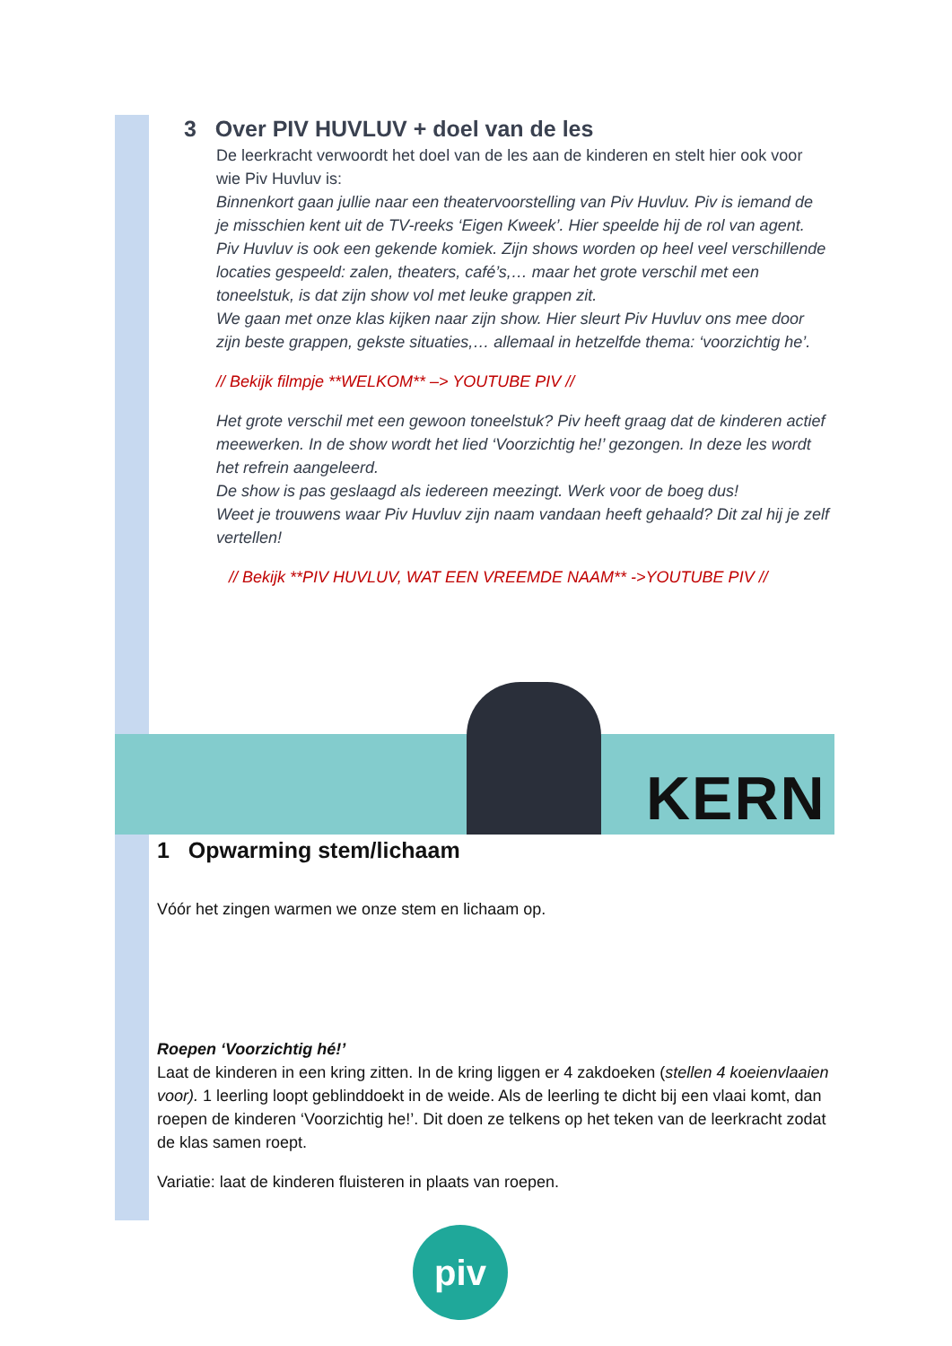KERN
3 Over PIV HUVLUV + doel van de les
De leerkracht verwoordt het doel van de les aan de kinderen en stelt hier ook voor wie Piv Huvluv is:
Binnenkort gaan jullie naar een theatervoorstelling van Piv Huvluv. Piv is iemand de je misschien kent uit de TV-reeks ‘Eigen Kweek’. Hier speelde hij de rol van agent.
Piv Huvluv is ook een gekende komiek. Zijn shows worden op heel veel verschillende locaties gespeeld: zalen, theaters, café’s,… maar het grote verschil met een toneelstuk, is dat zijn show vol met leuke grappen zit.
We gaan met onze klas kijken naar zijn show. Hier sleurt Piv Huvluv ons mee door zijn beste grappen, gekste situaties,… allemaal in hetzelfde thema: ‘voorzichtig he’.
// Bekijk filmpje **WELKOM** –> YOUTUBE PIV //
Het grote verschil met een gewoon toneelstuk? Piv heeft graag dat de kinderen actief meewerken. In de show wordt het lied ‘Voorzichtig he!’ gezongen. In deze les wordt het refrein aangeleerd.
De show is pas geslaagd als iedereen meezingt. Werk voor de boeg dus!
Weet je trouwens waar Piv Huvluv zijn naam vandaan heeft gehaald? Dit zal hij je zelf vertellen!
// Bekijk **PIV HUVLUV, WAT EEN VREEMDE NAAM** ->YOUTUBE PIV //
1 Opwarming stem/lichaam
Vóór het zingen warmen we onze stem en lichaam op.
Roepen ‘Voorzichtig hé!’
Laat de kinderen in een kring zitten. In de kring liggen er 4 zakdoeken (stellen 4 koeienvlaaien voor). 1 leerling loopt geblinddoekt in de weide. Als de leerling te dicht bij een vlaai komt, dan roepen de kinderen ‘Voorzichtig he!’. Dit doen ze telkens op het teken van de leerkracht zodat de klas samen roept.
Variatie: laat de kinderen fluisteren in plaats van roepen.
piv